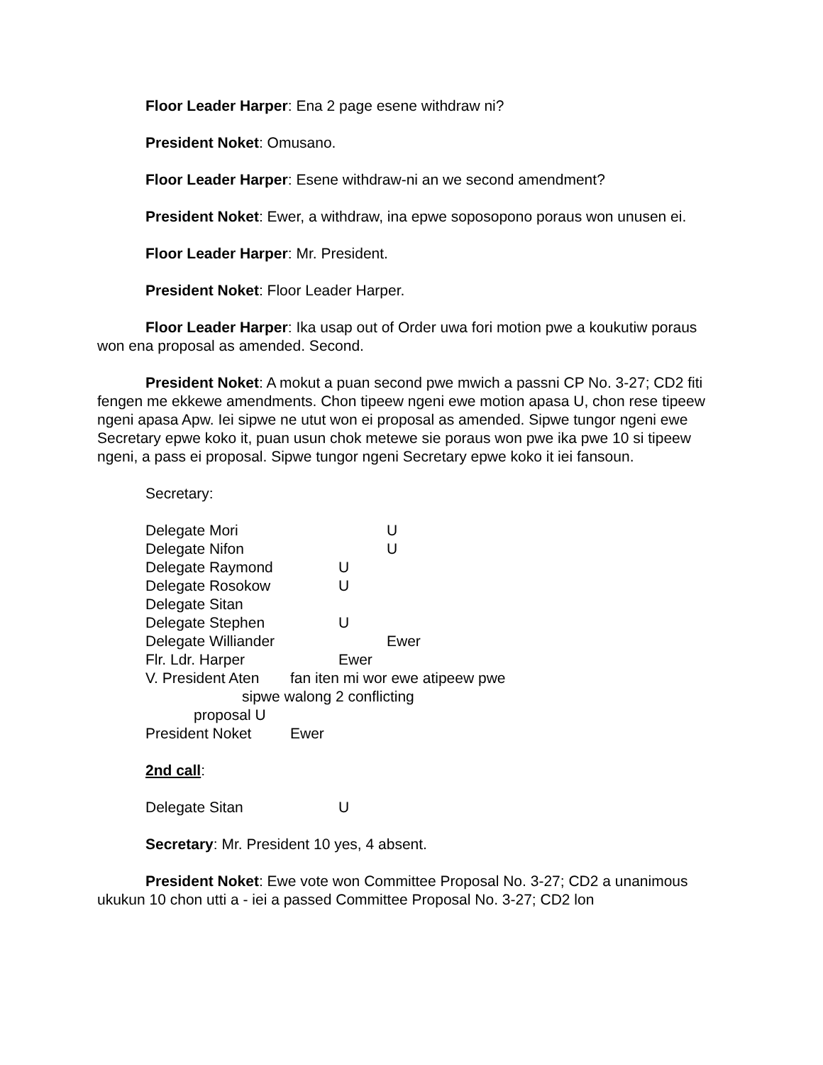Floor Leader Harper: Ena 2 page esene withdraw ni?
President Noket: Omusano.
Floor Leader Harper: Esene withdraw-ni an we second amendment?
President Noket: Ewer, a withdraw, ina epwe soposopono poraus won unusen ei.
Floor Leader Harper: Mr. President.
President Noket: Floor Leader Harper.
Floor Leader Harper: Ika usap out of Order uwa fori motion pwe a koukutiw poraus won ena proposal as amended. Second.
President Noket: A mokut a puan second pwe mwich a passni CP No. 3-27; CD2 fiti fengen me ekkewe amendments. Chon tipeew ngeni ewe motion apasa U, chon rese tipeew ngeni apasa Apw. Iei sipwe ne utut won ei proposal as amended. Sipwe tungor ngeni ewe Secretary epwe koko it, puan usun chok metewe sie poraus won pwe ika pwe 10 si tipeew ngeni, a pass ei proposal. Sipwe tungor ngeni Secretary epwe koko it iei fansoun.
Secretary:
Delegate Mori U
Delegate Nifon U
Delegate Raymond U
Delegate Rosokow U
Delegate Sitan
Delegate Stephen U
Delegate Williander Ewer
Flr. Ldr. Harper Ewer
V. President Aten fan iten mi wor ewe atipeew pwe
sipwe walong 2 conflicting
proposal U
President Noket Ewer
2nd call:
Delegate Sitan U
Secretary: Mr. President 10 yes, 4 absent.
President Noket: Ewe vote won Committee Proposal No. 3-27; CD2 a unanimous ukukun 10 chon utti a - iei a passed Committee Proposal No. 3-27; CD2 lon